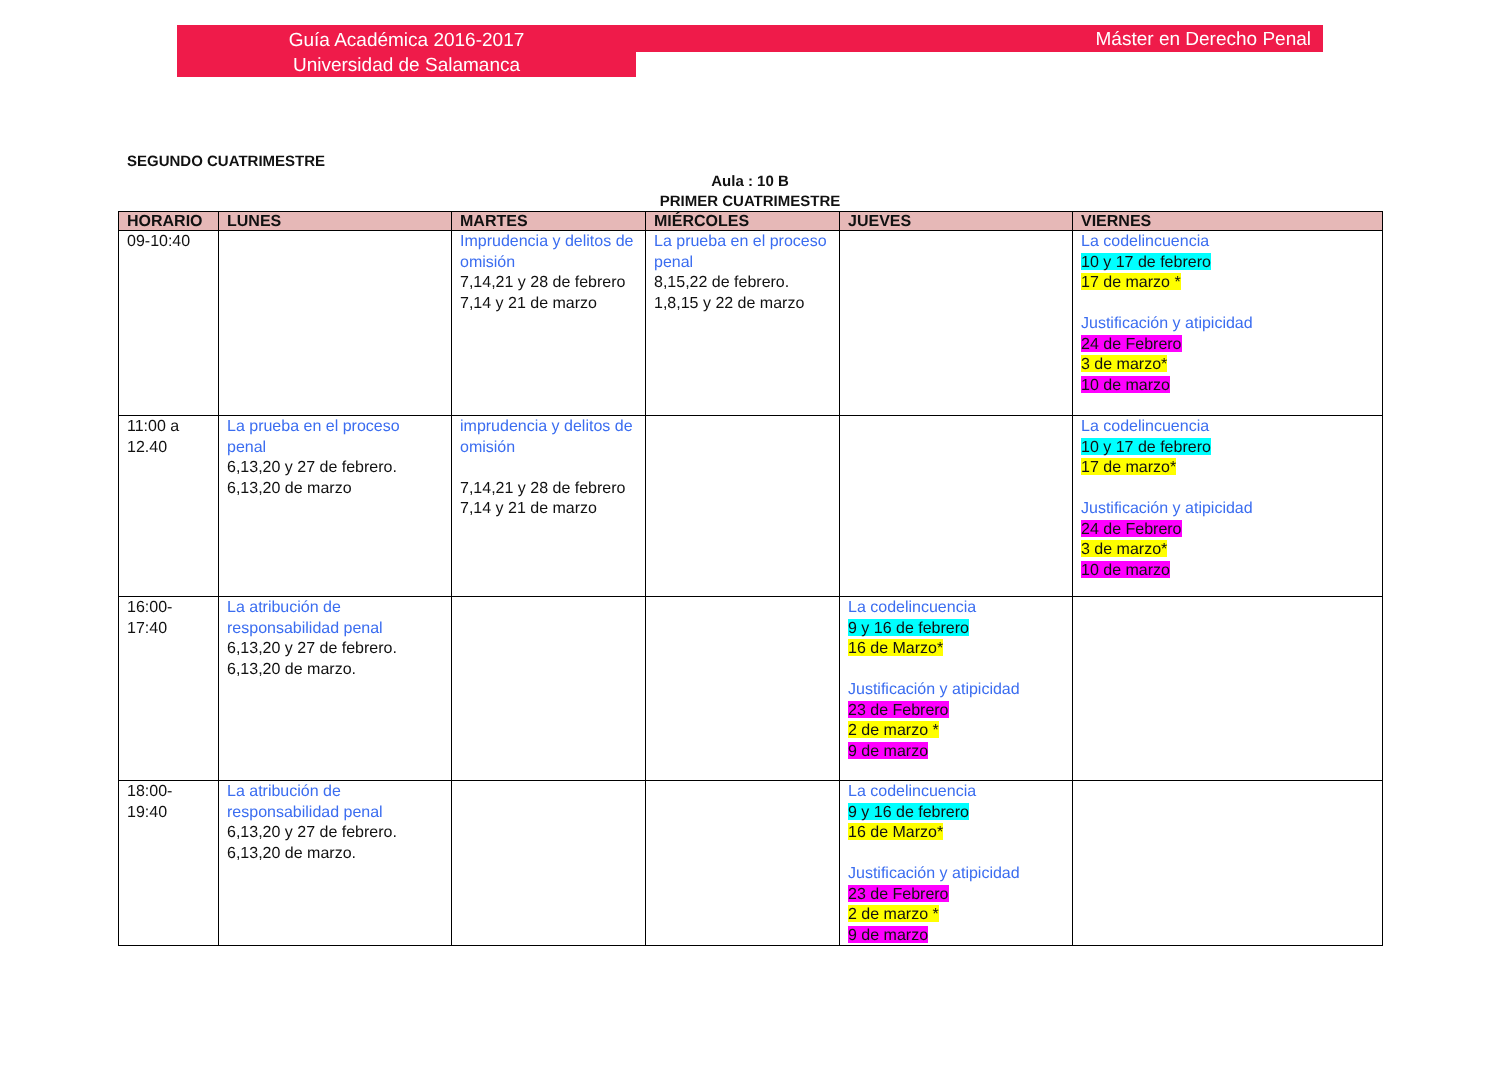Guía Académica 2016-2017
Universidad de Salamanca
Máster en Derecho Penal
SEGUNDO CUATRIMESTRE
Aula : 10 B
PRIMER CUATRIMESTRE
| HORARIO | LUNES | MARTES | MIÉRCOLES | JUEVES | VIERNES |
| --- | --- | --- | --- | --- | --- |
| 09-10:40 | | Imprudencia y delitos de omisión 7,14,21 y 28 de febrero 7,14 y 21 de marzo | La prueba en el proceso penal 8,15,22 de febrero. 1,8,15 y 22 de marzo | | La codelincuencia 10 y 17 de febrero 17 de marzo * Justificación y atipicidad 24 de Febrero 3 de marzo* 10 de marzo |
| 11:00 a 12.40 | La prueba en el proceso penal 6,13,20 y 27 de febrero. 6,13,20 de marzo | imprudencia y delitos de omisión 7,14,21 y 28 de febrero 7,14 y 21 de marzo | | | La codelincuencia 10 y 17 de febrero 17 de marzo* Justificación y atipicidad 24 de Febrero 3 de marzo* 10 de marzo |
| 16:00-17:40 | La atribución de responsabilidad penal 6,13,20 y 27 de febrero. 6,13,20 de marzo. | | | La codelincuencia 9 y 16 de febrero 16 de Marzo* Justificación y atipicidad 23 de Febrero 2 de marzo * 9 de marzo | |
| 18:00-19:40 | La atribución de responsabilidad penal 6,13,20 y 27 de febrero. 6,13,20 de marzo. | | | La codelincuencia 9 y 16 de febrero 16 de Marzo* Justificación y atipicidad 23 de Febrero 2 de marzo * 9 de marzo | |